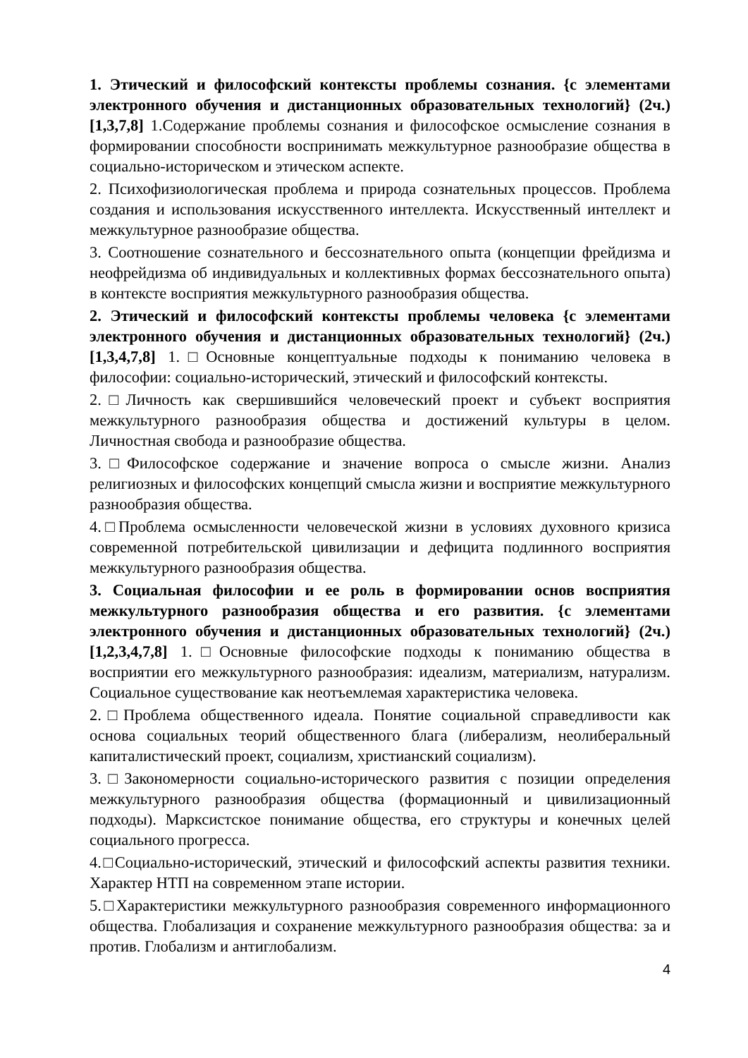1. Этический и философский контексты проблемы сознания. {с элементами электронного обучения и дистанционных образовательных технологий} (2ч.)[1,3,7,8] 1.Содержание проблемы сознания и философское осмысление сознания в формировании способности воспринимать межкультурное разнообразие общества в социально-историческом и этическом аспекте.
2. Психофизиологическая проблема и природа сознательных процессов. Проблема создания и использования искусственного интеллекта. Искусственный интеллект и межкультурное разнообразие общества.
3. Соотношение сознательного и бессознательного опыта (концепции фрейдизма и неофрейдизма об индивидуальных и коллективных формах бессознательного опыта) в контексте восприятия межкультурного разнообразия общества.
2. Этический и философский контексты проблемы человека {с элементами электронного обучения и дистанционных образовательных технологий} (2ч.)[1,3,4,7,8] 1.□Основные концептуальные подходы к пониманию человека в философии: социально-исторический, этический и философский контексты.
2.□Личность как свершившийся человеческий проект и субъект восприятия межкультурного разнообразия общества и достижений культуры в целом. Личностная свобода и разнообразие общества.
3.□Философское содержание и значение вопроса о смысле жизни. Анализ религиозных и философских концепций смысла жизни и восприятие межкультурного разнообразия общества.
4.□Проблема осмысленности человеческой жизни в условиях духовного кризиса современной потребительской цивилизации и дефицита подлинного восприятия межкультурного разнообразия общества.
3. Социальная философии и ее роль в формировании основ восприятия межкультурного разнообразия общества и его развития. {с элементами электронного обучения и дистанционных образовательных технологий} (2ч.)[1,2,3,4,7,8] 1.□Основные философские подходы к пониманию общества в восприятии его межкультурного разнообразия: идеализм, материализм, натурализм. Социальное существование как неотъемлемая характеристика человека.
2.□Проблема общественного идеала. Понятие социальной справедливости как основа социальных теорий общественного блага (либерализм, неолиберальный капиталистический проект, социализм, христианский социализм).
3.□Закономерности социально-исторического развития с позиции определения межкультурного разнообразия общества (формационный и цивилизационный подходы). Марксистское понимание общества, его структуры и конечных целей социального прогресса.
4.□Социально-исторический, этический и философский аспекты развития техники. Характер НТП на современном этапе истории.
5.□Характеристики межкультурного разнообразия современного информационного общества. Глобализация и сохранение межкультурного разнообразия общества: за и против. Глобализм и антиглобализм.
4